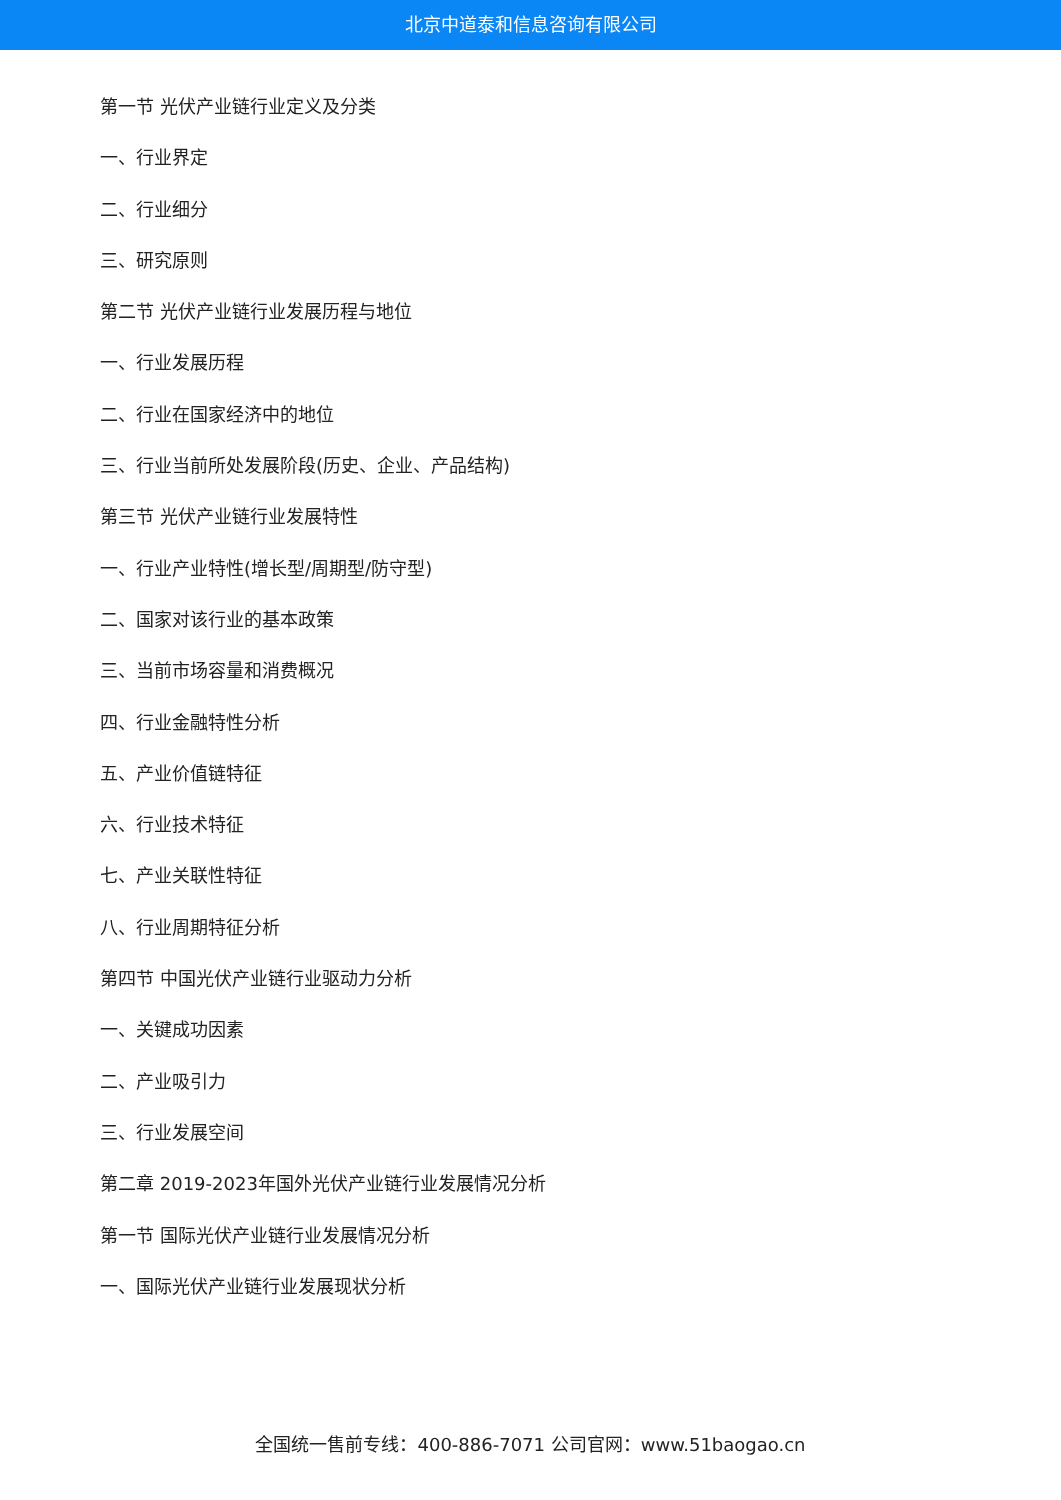北京中道泰和信息咨询有限公司
第一节 光伏产业链行业定义及分类
一、行业界定
二、行业细分
三、研究原则
第二节 光伏产业链行业发展历程与地位
一、行业发展历程
二、行业在国家经济中的地位
三、行业当前所处发展阶段(历史、企业、产品结构)
第三节 光伏产业链行业发展特性
一、行业产业特性(增长型/周期型/防守型)
二、国家对该行业的基本政策
三、当前市场容量和消费概况
四、行业金融特性分析
五、产业价值链特征
六、行业技术特征
七、产业关联性特征
八、行业周期特征分析
第四节 中国光伏产业链行业驱动力分析
一、关键成功因素
二、产业吸引力
三、行业发展空间
第二章 2019-2023年国外光伏产业链行业发展情况分析
第一节 国际光伏产业链行业发展情况分析
一、国际光伏产业链行业发展现状分析
全国统一售前专线：400-886-7071 公司官网：www.51baogao.cn